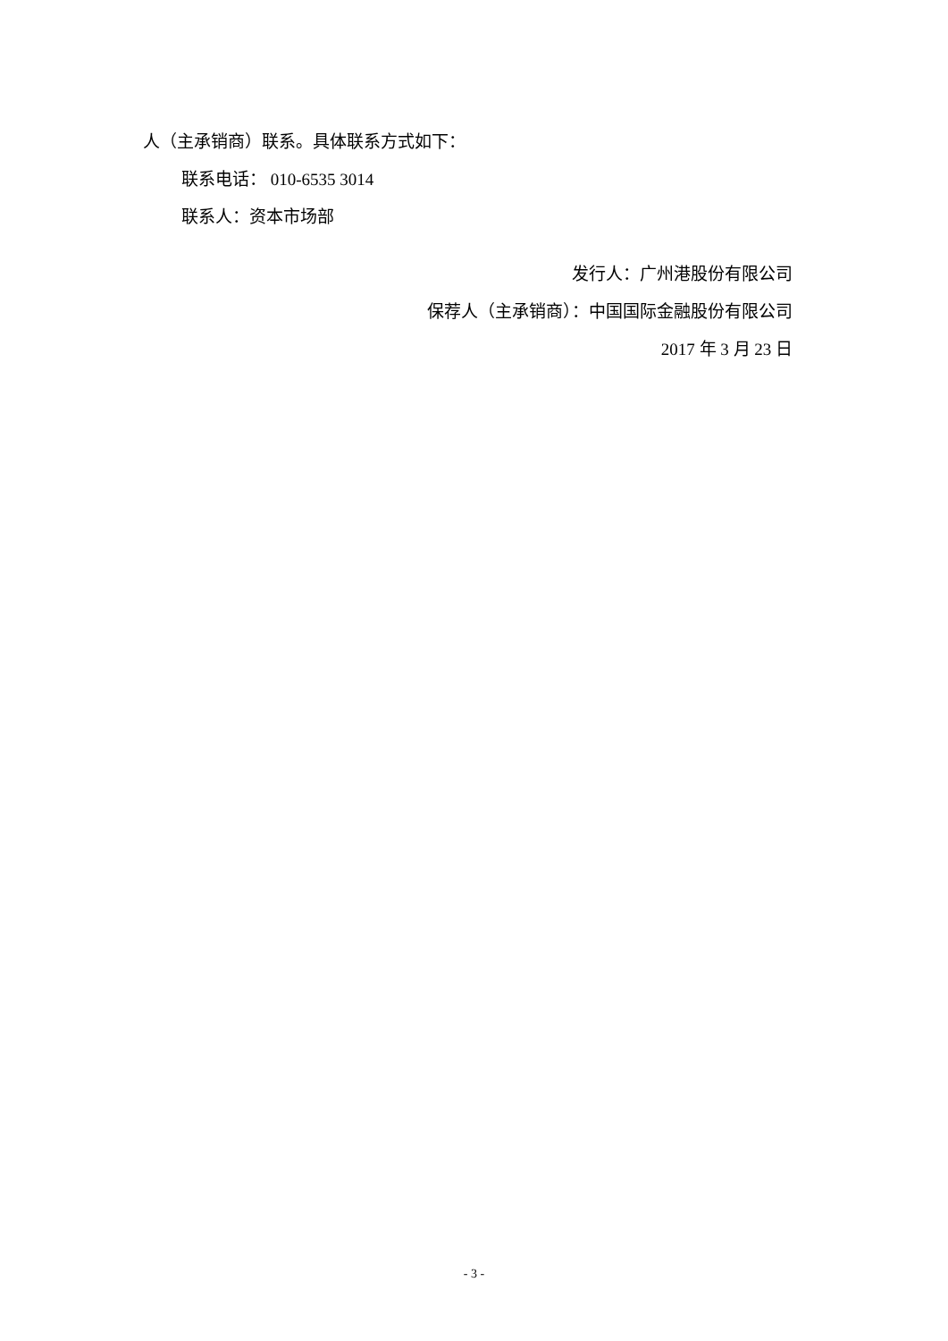人（主承销商）联系。具体联系方式如下：
联系电话： 010-6535 3014
联系人：资本市场部
发行人：广州港股份有限公司
保荐人（主承销商）：中国国际金融股份有限公司
2017 年 3 月 23 日
- 3 -